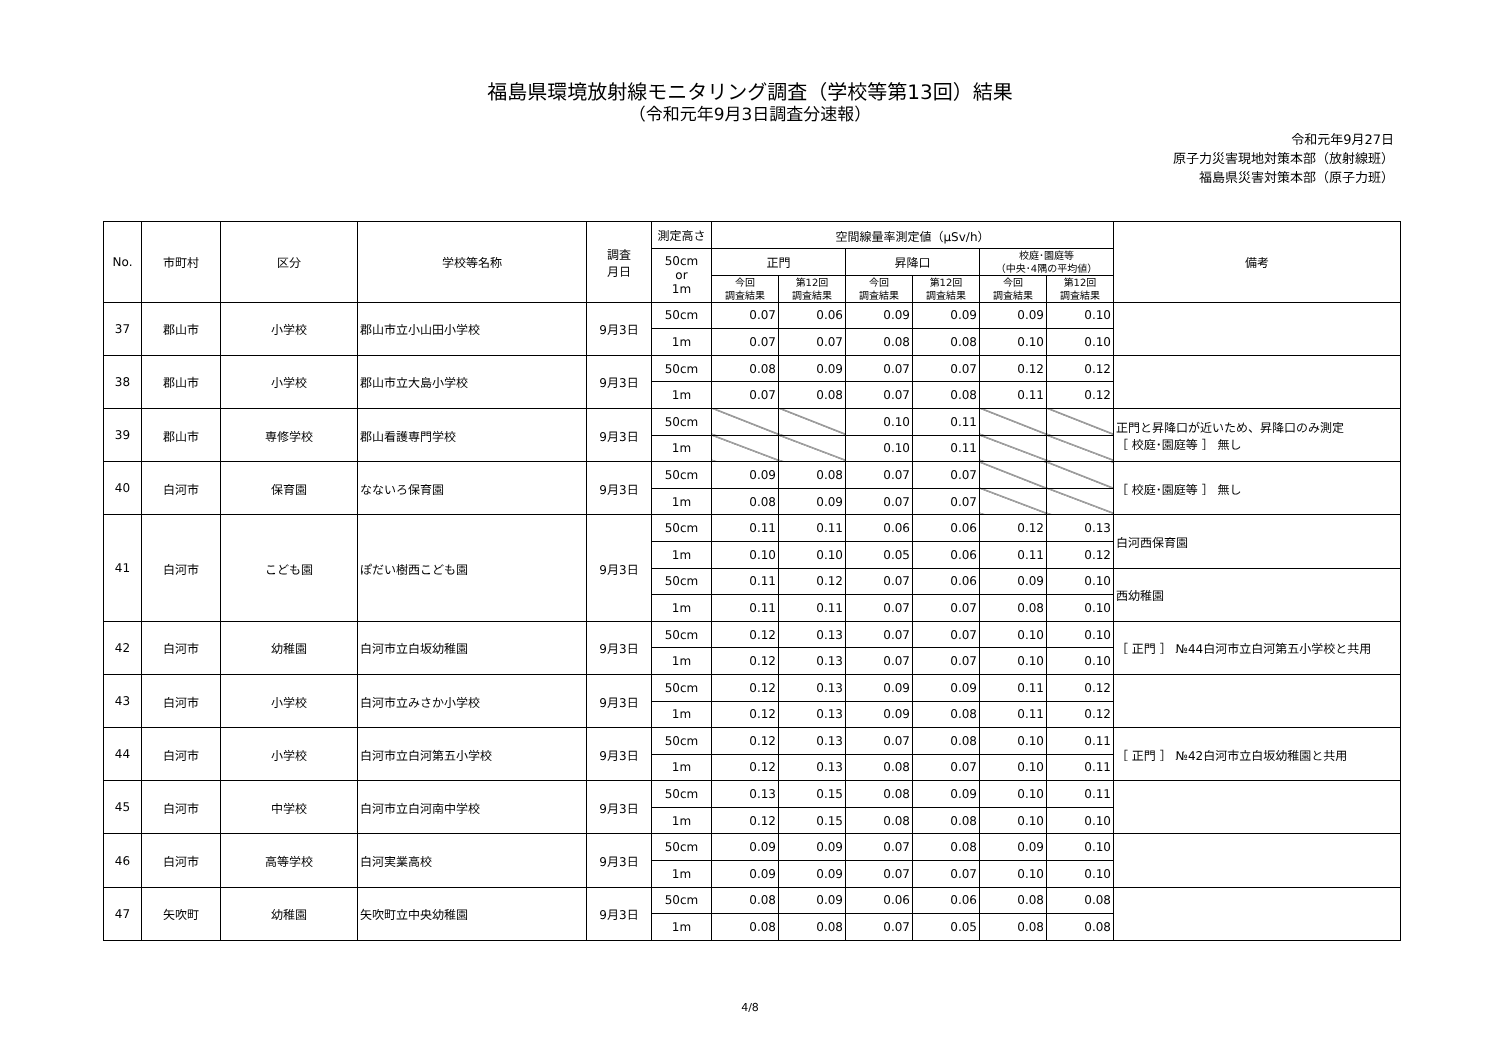福島県環境放射線モニタリング調査（学校等第13回）結果
（令和元年9月3日調査分速報）
令和元年9月27日
原子力災害現地対策本部（放射線班）
福島県災害対策本部（原子力班）
| No. | 市町村 | 区分 | 学校等名称 | 調査 月日 | 測定高さ | 空間線量率測定値（μSv/h） | | | | | | 備考 |
| --- | --- | --- | --- | --- | --- | --- | --- | --- | --- | --- | --- | --- |
| | | | | | 50cm or 1m | 正門 | | 昇降口 | | 校庭･園庭等 （中央･4隅の平均値） | | |
| | | | | | | 今回 調査結果 | 第12回 調査結果 | 今回 調査結果 | 第12回 調査結果 | 今回 調査結果 | 第12回 調査結果 | |
| 37 | 郡山市 | 小学校 | 郡山市立小山田小学校 | 9月3日 | 50cm | 0.07 | 0.06 | 0.09 | 0.09 | 0.09 | 0.10 | |
| | | | | | 1m | 0.07 | 0.07 | 0.08 | 0.08 | 0.10 | 0.10 | |
| 38 | 郡山市 | 小学校 | 郡山市立大島小学校 | 9月3日 | 50cm | 0.08 | 0.09 | 0.07 | 0.07 | 0.12 | 0.12 | |
| | | | | | 1m | 0.07 | 0.08 | 0.07 | 0.08 | 0.11 | 0.12 | |
| 39 | 郡山市 | 専修学校 | 郡山看護専門学校 | 9月3日 | 50cm | | | 0.10 | 0.11 | | | 正門と昇降口が近いため、昇降口のみ測定 ［ 校庭･園庭等 ］ 無し |
| | | | | | 1m | | | 0.10 | 0.11 | | | |
| 40 | 白河市 | 保育園 | なないろ保育園 | 9月3日 | 50cm | 0.09 | 0.08 | 0.07 | 0.07 | | | ［ 校庭･園庭等 ］ 無し |
| | | | | | 1m | 0.08 | 0.09 | 0.07 | 0.07 | | | |
| 41 | 白河市 | こども園 | ぽだい樹西こども園 | 9月3日 | 50cm | 0.11 | 0.11 | 0.06 | 0.06 | 0.12 | 0.13 | 白河西保育園 |
| | | | | | 1m | 0.10 | 0.10 | 0.05 | 0.06 | 0.11 | 0.12 | |
| | | | | | 50cm | 0.11 | 0.12 | 0.07 | 0.06 | 0.09 | 0.10 | 西幼稚園 |
| | | | | | 1m | 0.11 | 0.11 | 0.07 | 0.07 | 0.08 | 0.10 | |
| 42 | 白河市 | 幼稚園 | 白河市立白坂幼稚園 | 9月3日 | 50cm | 0.12 | 0.13 | 0.07 | 0.07 | 0.10 | 0.10 | ［ 正門 ］ №44白河市立白河第五小学校と共用 |
| | | | | | 1m | 0.12 | 0.13 | 0.07 | 0.07 | 0.10 | 0.10 | |
| 43 | 白河市 | 小学校 | 白河市立みさか小学校 | 9月3日 | 50cm | 0.12 | 0.13 | 0.09 | 0.09 | 0.11 | 0.12 | |
| | | | | | 1m | 0.12 | 0.13 | 0.09 | 0.08 | 0.11 | 0.12 | |
| 44 | 白河市 | 小学校 | 白河市立白河第五小学校 | 9月3日 | 50cm | 0.12 | 0.13 | 0.07 | 0.08 | 0.10 | 0.11 | ［ 正門 ］ №42白河市立白坂幼稚園と共用 |
| | | | | | 1m | 0.12 | 0.13 | 0.08 | 0.07 | 0.10 | 0.11 | |
| 45 | 白河市 | 中学校 | 白河市立白河南中学校 | 9月3日 | 50cm | 0.13 | 0.15 | 0.08 | 0.09 | 0.10 | 0.11 | |
| | | | | | 1m | 0.12 | 0.15 | 0.08 | 0.08 | 0.10 | 0.10 | |
| 46 | 白河市 | 高等学校 | 白河実業高校 | 9月3日 | 50cm | 0.09 | 0.09 | 0.07 | 0.08 | 0.09 | 0.10 | |
| | | | | | 1m | 0.09 | 0.09 | 0.07 | 0.07 | 0.10 | 0.10 | |
| 47 | 矢吹町 | 幼稚園 | 矢吹町立中央幼稚園 | 9月3日 | 50cm | 0.08 | 0.09 | 0.06 | 0.06 | 0.08 | 0.08 | |
| | | | | | 1m | 0.08 | 0.08 | 0.07 | 0.05 | 0.08 | 0.08 | |
4/8